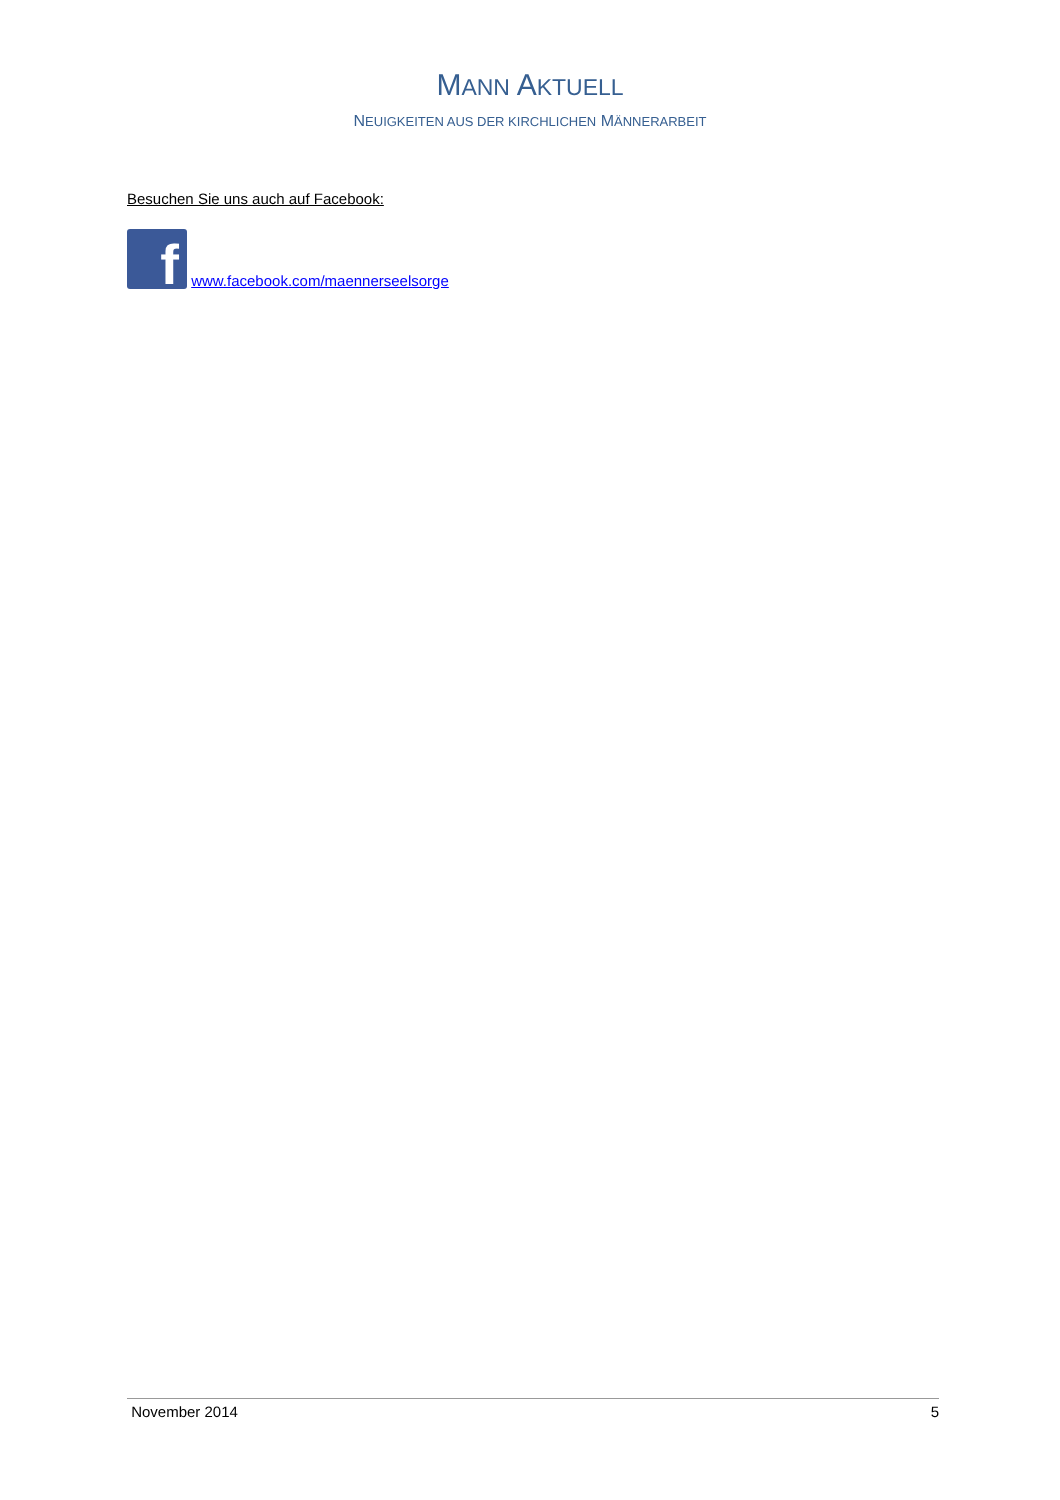MANN AKTUELL
NEUIGKEITEN AUS DER KIRCHLICHEN MÄNNERARBEIT
Besuchen Sie uns auch auf Facebook:
f www.facebook.com/maennerseelsorge
November 2014 5